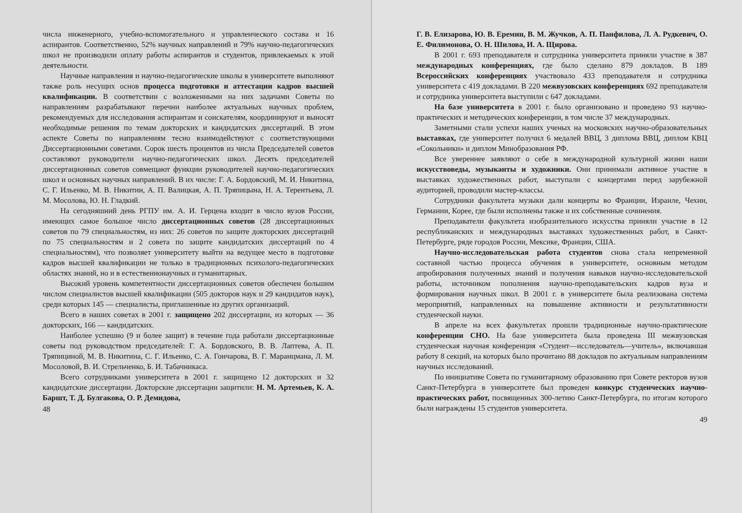числа инженерного, учебно-вспомогательного и управленческого состава и 16 аспирантов. Соответственно, 52% научных направлений и 79% научно-педагогических школ не производили оплату работы аспирантов и студентов, привлекаемых к этой деятельности.
Научные направления и научно-педагогические школы в университете выполняют также роль несущих основ процесса подготовки и аттестации кадров высшей квалификации. В соответствии с возложенными на них задачами Советы по направлениям разрабатывают перечни наиболее актуальных научных проблем, рекомендуемых для исследования аспирантам и соискателям, координируют и выносят необходимые решения по темам докторских и кандидатских диссертаций. В этом аспекте Советы по направлениям тесно взаимодействуют с соответствующими Диссертационными советами. Сорок шесть процентов из числа Председателей советов составляют руководители научно-педагогических школ. Десять председателей диссертационных советов совмещают функции руководителей научно-педагогических школ и основных научных направлений. В их числе: Г. А. Бордовский, М. И. Никитина, С. Г. Ильенко, М. В. Никитин, А. П. Валицкая, А. П. Тряпицына, Н. А. Терентьева, Л. М. Мосолова, Ю. Н. Гладкий.
На сегодняшний день РГПУ им. А. И. Герцена входит в число вузов России, имеющих самое большое число диссертационных советов (28 диссертационных советов по 79 специальностям, из них: 26 советов по защите докторских диссертаций по 75 специальностям и 2 совета по защите кандидатских диссертаций по 4 специальностям), что позволяет университету выйти на ведущее место в подготовке кадров высшей квалификации не только в традиционных психолого-педагогических областях знаний, но и в естественнонаучных и гуманитарных.
Высокий уровень компетентности диссертационных советов обеспечен большим числом специалистов высшей квалификации (505 докторов наук и 29 кандидатов наук), среди которых 145 — специалисты, приглашенные из других организаций.
Всего в наших советах в 2001 г. защищено 202 диссертации, из которых — 36 докторских, 166 — кандидатских.
Наиболее успешно (9 и более защит) в течение года работали диссертационные советы под руководством председателей: Г. А. Бордовского, В. В. Лаптева, А. П. Тряпициной, М. В. Никитина, С. Г. Ильенко, С. А. Гончарова, В. Г. Маранцмана, Л. М. Мосоловой, В. И. Стрельченко, Б. И. Табачникаса.
Всего сотрудниками университета в 2001 г. защищено 12 докторских и 32 кандидатские диссертации. Докторские диссертации защитили: Н. М. Артемьев, К. А. Баршт, Т. Д. Булгакова, О. Р. Демидова,
48
Г. В. Елизарова, Ю. В. Еремин, В. М. Жучков, А. П. Панфилова, Л. А. Рудкевич, О. Е. Филимонова, О. Н. Шилова, И. А. Щирова.
В 2001 г. 693 преподавателя и сотрудника университета приняли участие в 387 международных конференциях, где было сделано 879 докладов. В 189 Всероссийских конференциях участвовало 433 преподавателя и сотрудника университета с 419 докладами. В 220 межвузовских конференциях 692 преподавателя и сотрудника университета выступили с 647 докладами.
На базе университета в 2001 г. было организовано и проведено 93 научно-практических и методических конференции, в том числе 37 международных.
Заметными стали успехи наших ученых на московских научно-образовательных выставках, где университет получил 6 медалей ВВЦ, 3 диплома ВВЦ, диплом КВЦ «Сокольники» и диплом Минобразования РФ.
Все увереннее заявляют о себе в международной культурной жизни наши искусствоведы, музыканты и художники. Они принимали активное участие в выставках художественных работ, выступали с концертами перед зарубежной аудиторией, проводили мастер-классы.
Сотрудники факультета музыки дали концерты во Франции, Израиле, Чехии, Германии, Корее, где были исполнены также и их собственные сочинения.
Преподаватели факультета изобразительного искусства приняли участие в 12 республиканских и международных выставках художественных работ, в Санкт-Петербурге, ряде городов России, Мексике, Франции, США.
Научно-исследовательская работа студентов снова стала непременной составной частью процесса обучения в университете, основным методом апробирования полученных знаний и получения навыков научно-исследовательской работы, источником пополнения научно-преподавательских кадров вуза и формирования научных школ. В 2001 г. в университете была реализована система мероприятий, направленных на повышение активности и результативности студенческой науки.
В апреле на всех факультетах прошли традиционные научно-практические конференции СНО. На базе университета была проведена III межвузовская студенческая научная конференция «Студент—исследователь—учитель», включавшая работу 8 секций, на которых было прочитано 88 докладов по актуальным направлениям научных исследований.
По инициативе Совета по гуманитарному образованию при Совете ректоров вузов Санкт-Петербурга в университете был проведен конкурс студенческих научно-практических работ, посвященных 300-летию Санкт-Петербурга, по итогам которого были награждены 15 студентов университета.
49